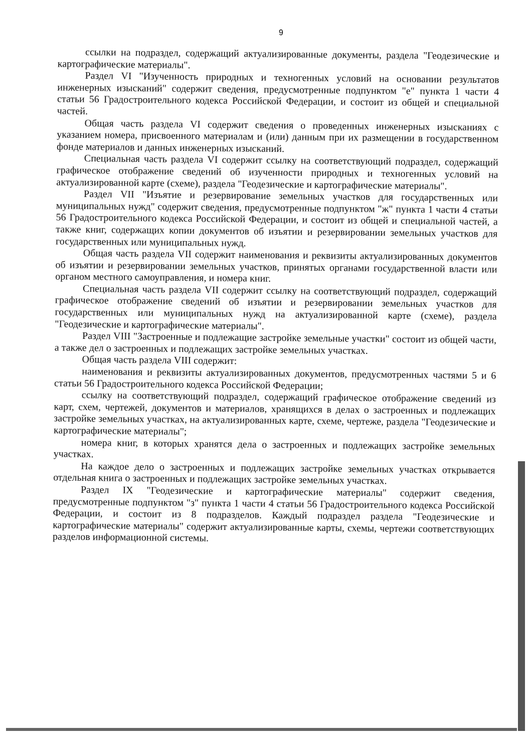9
ссылки на подраздел, содержащий актуализированные документы, раздела "Геодезические и картографические материалы".
Раздел VI "Изученность природных и техногенных условий на основании результатов инженерных изысканий" содержит сведения, предусмотренные подпунктом "е" пункта 1 части 4 статьи 56 Градостроительного кодекса Российской Федерации, и состоит из общей и специальной частей.
Общая часть раздела VI содержит сведения о проведенных инженерных изысканиях с указанием номера, присвоенного материалам и (или) данным при их размещении в государственном фонде материалов и данных инженерных изысканий.
Специальная часть раздела VI содержит ссылку на соответствующий подраздел, содержащий графическое отображение сведений об изученности природных и техногенных условий на актуализированной карте (схеме), раздела "Геодезические и картографические материалы".
Раздел VII "Изъятие и резервирование земельных участков для государственных или муниципальных нужд" содержит сведения, предусмотренные подпунктом "ж" пункта 1 части 4 статьи 56 Градостроительного кодекса Российской Федерации, и состоит из общей и специальной частей, а также книг, содержащих копии документов об изъятии и резервировании земельных участков для государственных или муниципальных нужд.
Общая часть раздела VII содержит наименования и реквизиты актуализированных документов об изъятии и резервировании земельных участков, принятых органами государственной власти или органом местного самоуправления, и номера книг.
Специальная часть раздела VII содержит ссылку на соответствующий подраздел, содержащий графическое отображение сведений об изъятии и резервировании земельных участков для государственных или муниципальных нужд на актуализированной карте (схеме), раздела "Геодезические и картографические материалы".
Раздел VIII "Застроенные и подлежащие застройке земельные участки" состоит из общей части, а также дел о застроенных и подлежащих застройке земельных участках.
Общая часть раздела VIII содержит:
наименования и реквизиты актуализированных документов, предусмотренных частями 5 и 6 статьи 56 Градостроительного кодекса Российской Федерации;
ссылку на соответствующий подраздел, содержащий графическое отображение сведений из карт, схем, чертежей, документов и материалов, хранящихся в делах о застроенных и подлежащих застройке земельных участках, на актуализированных карте, схеме, чертеже, раздела "Геодезические и картографические материалы";
номера книг, в которых хранятся дела о застроенных и подлежащих застройке земельных участках.
На каждое дело о застроенных и подлежащих застройке земельных участках открывается отдельная книга о застроенных и подлежащих застройке земельных участках.
Раздел IX "Геодезические и картографические материалы" содержит сведения, предусмотренные подпунктом "з" пункта 1 части 4 статьи 56 Градостроительного кодекса Российской Федерации, и состоит из 8 подразделов. Каждый подраздел раздела "Геодезические и картографические материалы" содержит актуализированные карты, схемы, чертежи соответствующих разделов информационной системы.